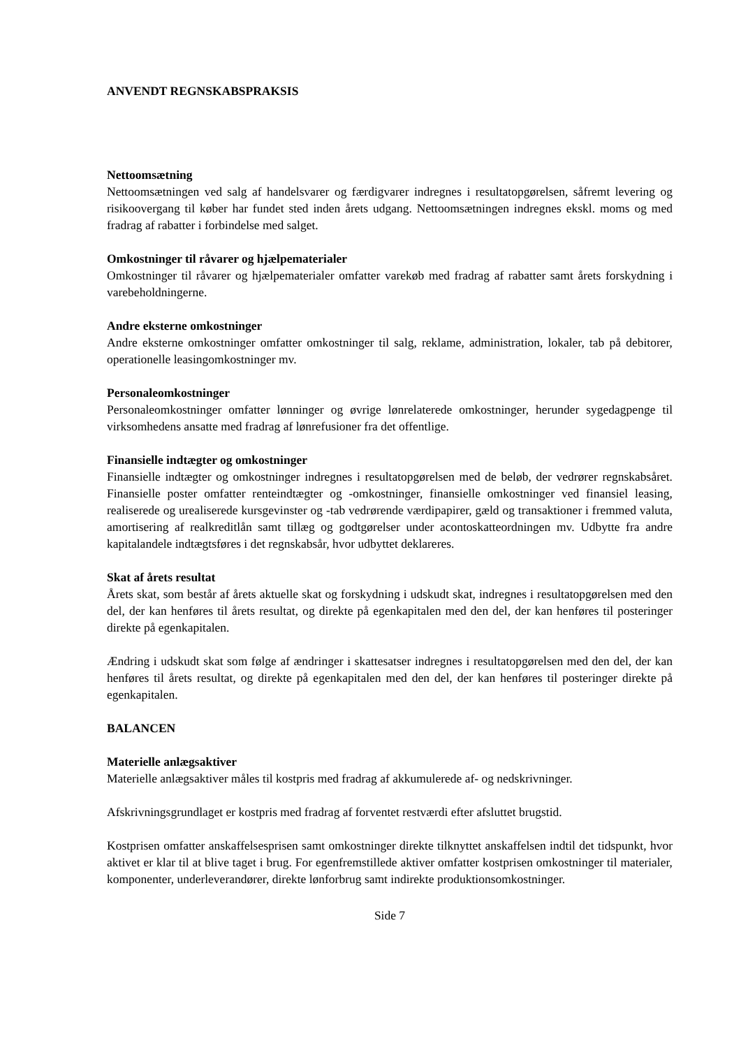ANVENDT REGNSKABSPRAKSIS
Nettoomsætning
Nettoomsætningen ved salg af handelsvarer og færdigvarer indregnes i resultatopgørelsen, såfremt levering og risikoovergang til køber har fundet sted inden årets udgang. Nettoomsætningen indregnes ekskl. moms og med fradrag af rabatter i forbindelse med salget.
Omkostninger til råvarer og hjælpematerialer
Omkostninger til råvarer og hjælpematerialer omfatter varekøb med fradrag af rabatter samt årets forskydning i varebeholdningerne.
Andre eksterne omkostninger
Andre eksterne omkostninger omfatter omkostninger til salg, reklame, administration, lokaler, tab på debitorer, operationelle leasingomkostninger mv.
Personaleomkostninger
Personaleomkostninger omfatter lønninger og øvrige lønrelaterede omkostninger, herunder sygedagpenge til virksomhedens ansatte med fradrag af lønrefusioner fra det offentlige.
Finansielle indtægter og omkostninger
Finansielle indtægter og omkostninger indregnes i resultatopgørelsen med de beløb, der vedrører regnskabsåret. Finansielle poster omfatter renteindtægter og -omkostninger, finansielle omkostninger ved finansiel leasing, realiserede og urealiserede kursgevinster og -tab vedrørende værdipapirer, gæld og transaktioner i fremmed valuta, amortisering af realkreditlån samt tillæg og godtgørelser under acontoskatteordningen mv. Udbytte fra andre kapitalandele indtægtsføres i det regnskabsår, hvor udbyttet deklareres.
Skat af årets resultat
Årets skat, som består af årets aktuelle skat og forskydning i udskudt skat, indregnes i resultatopgørelsen med den del, der kan henføres til årets resultat, og direkte på egenkapitalen med den del, der kan henføres til posteringer direkte på egenkapitalen.
Ændring i udskudt skat som følge af ændringer i skattesatser indregnes i resultatopgørelsen med den del, der kan henføres til årets resultat, og direkte på egenkapitalen med den del, der kan henføres til posteringer direkte på egenkapitalen.
BALANCEN
Materielle anlægsaktiver
Materielle anlægsaktiver måles til kostpris med fradrag af akkumulerede af- og nedskrivninger.
Afskrivningsgrundlaget er kostpris med fradrag af forventet restværdi efter afsluttet brugstid.
Kostprisen omfatter anskaffelsesprisen samt omkostninger direkte tilknyttet anskaffelsen indtil det tidspunkt, hvor aktivet er klar til at blive taget i brug. For egenfremstillede aktiver omfatter kostprisen omkostninger til materialer, komponenter, underleverandører, direkte lønforbrug samt indirekte produktionsomkostninger.
Side 7